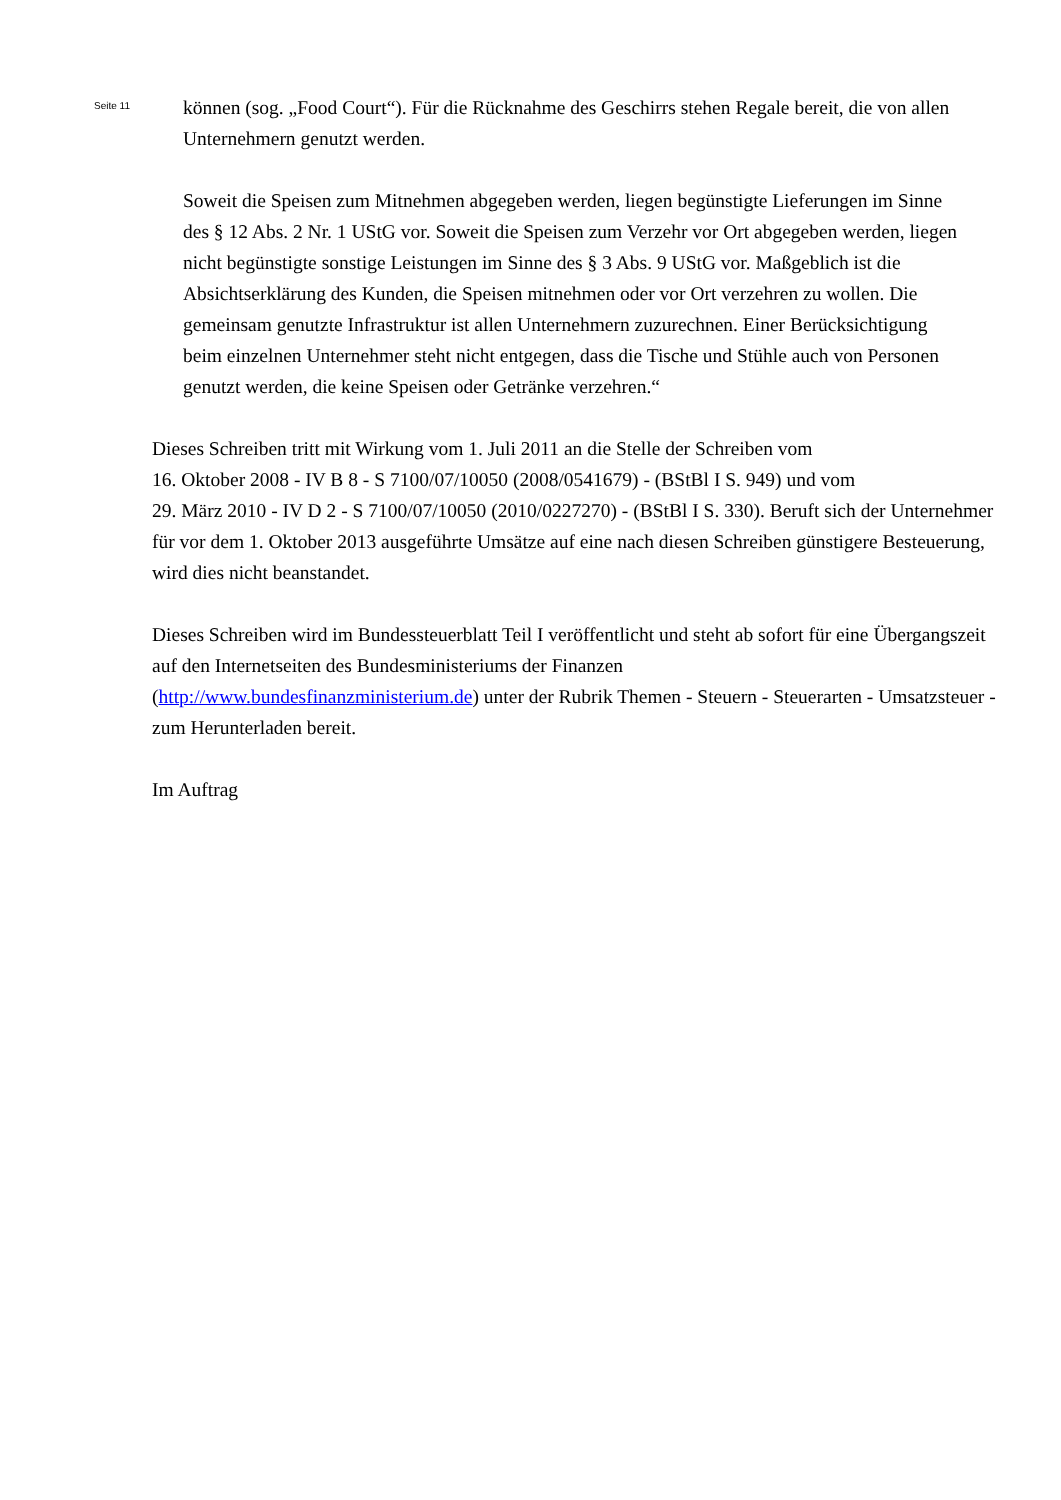Seite 11
können (sog. „Food Court“). Für die Rücknahme des Geschirrs stehen Regale bereit, die von allen Unternehmern genutzt werden.
Soweit die Speisen zum Mitnehmen abgegeben werden, liegen begünstigte Lieferungen im Sinne des § 12 Abs. 2 Nr. 1 UStG vor. Soweit die Speisen zum Verzehr vor Ort abgegeben werden, liegen nicht begünstigte sonstige Leistungen im Sinne des § 3 Abs. 9 UStG vor. Maßgeblich ist die Absichtserklärung des Kunden, die Speisen mitnehmen oder vor Ort verzehren zu wollen. Die gemeinsam genutzte Infrastruktur ist allen Unternehmern zuzurechnen. Einer Berücksichtigung beim einzelnen Unternehmer steht nicht entgegen, dass die Tische und Stühle auch von Personen genutzt werden, die keine Speisen oder Getränke verzehren.“
Dieses Schreiben tritt mit Wirkung vom 1. Juli 2011 an die Stelle der Schreiben vom
16. Oktober 2008 - IV B 8 - S 7100/07/10050 (2008/0541679) - (BStBl I S. 949) und vom
29. März 2010 - IV D 2 - S 7100/07/10050 (2010/0227270) - (BStBl I S. 330). Beruft sich der Unternehmer für vor dem 1. Oktober 2013 ausgeführte Umsätze auf eine nach diesen Schreiben günstigere Besteuerung, wird dies nicht beanstandet.
Dieses Schreiben wird im Bundessteuerblatt Teil I veröffentlicht und steht ab sofort für eine Übergangszeit auf den Internetseiten des Bundesministeriums der Finanzen
(http://www.bundesfinanzministerium.de) unter der Rubrik Themen - Steuern - Steuerarten - Umsatzsteuer - zum Herunterladen bereit.
Im Auftrag